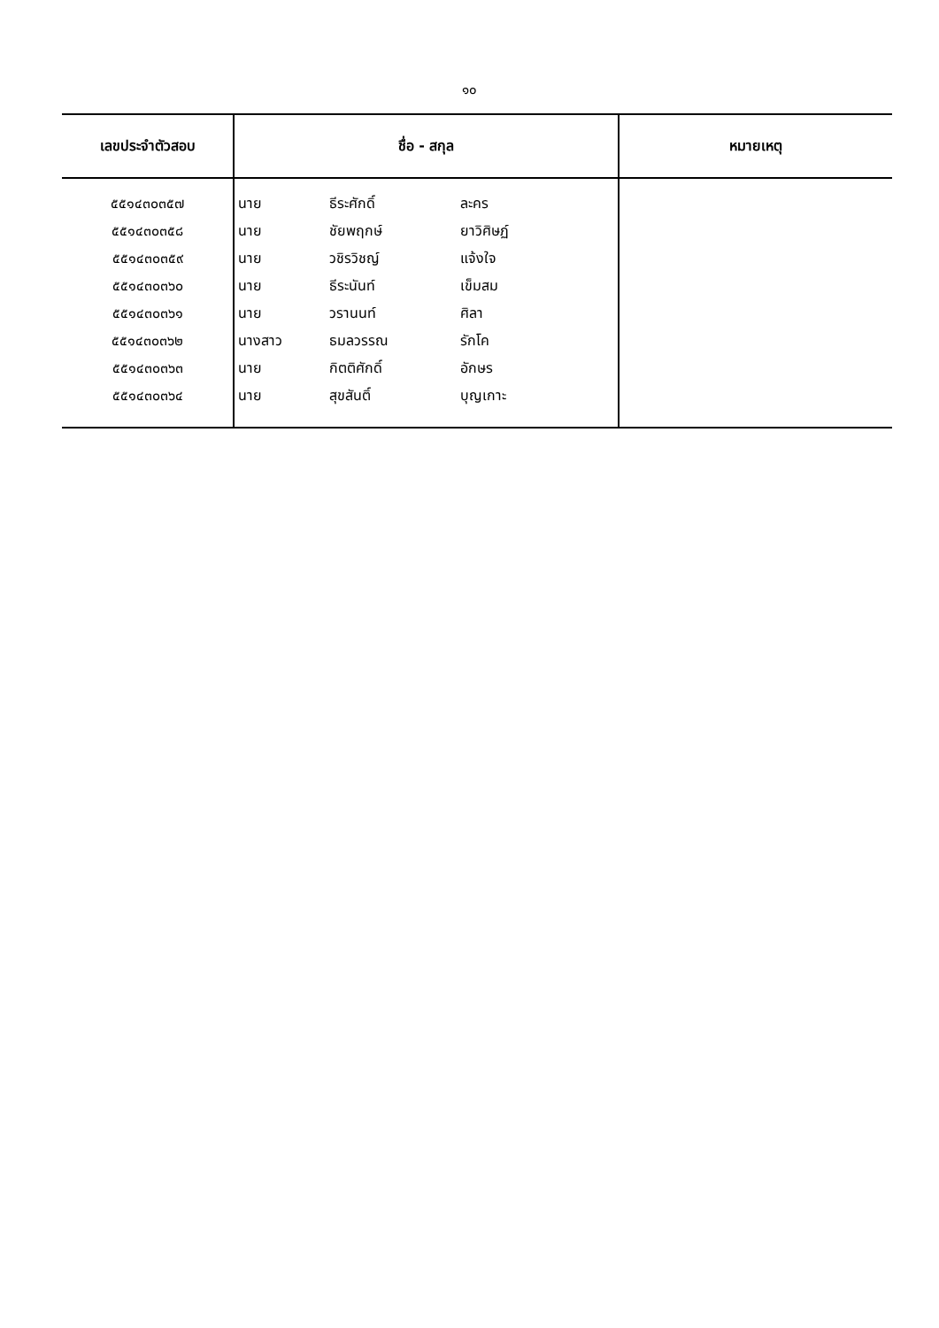๑๐
| เลขประจำตัวสอบ | ชื่อ - สกุล | | | หมายเหตุ |
| --- | --- | --- | --- | --- |
| ๕๕๑๔๓๐๓๕๗ | นาย | ธีระศักดิ์ | ละคร | |
| ๕๕๑๔๓๐๓๕๘ | นาย | ชัยพฤกษ์ | ยาวิศิษฏ์ | |
| ๕๕๑๔๓๐๓๕๙ | นาย | วชิรวิชญ์ | แจ้งใจ | |
| ๕๕๑๔๓๐๓๖๐ | นาย | ธีระนันท์ | เข็มสม | |
| ๕๕๑๔๓๐๓๖๑ | นาย | วรานนท์ | ศิลา | |
| ๕๕๑๔๓๐๓๖๒ | นางสาว | ธมลวรรณ | รักโค | |
| ๕๕๑๔๓๐๓๖๓ | นาย | กิตติศักดิ์ | อักษร | |
| ๕๕๑๔๓๐๓๖๔ | นาย | สุขสันติ์ | บุญเกาะ | |